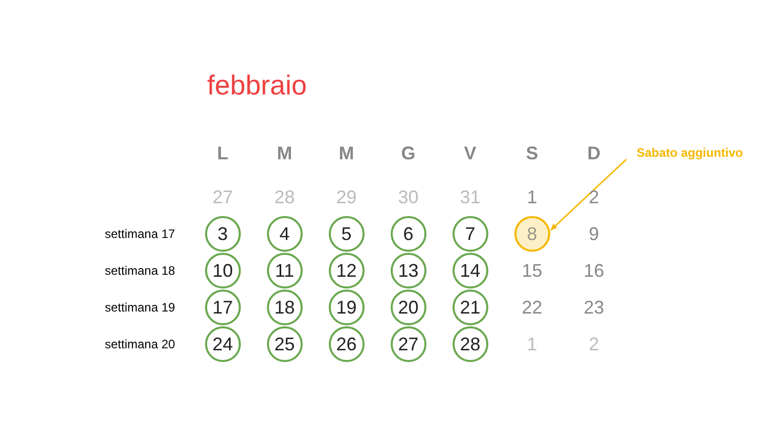febbraio
Sabato aggiuntivo
| | L | M | M | G | V | S | D |
| --- | --- | --- | --- | --- | --- | --- | --- |
| | 27 | 28 | 29 | 30 | 31 | 1 | 2 |
| settimana 17 | 3 | 4 | 5 | 6 | 7 | 8 | 9 |
| settimana 18 | 10 | 11 | 12 | 13 | 14 | 15 | 16 |
| settimana 19 | 17 | 18 | 19 | 20 | 21 | 22 | 23 |
| settimana 20 | 24 | 25 | 26 | 27 | 28 | 1 | 2 |